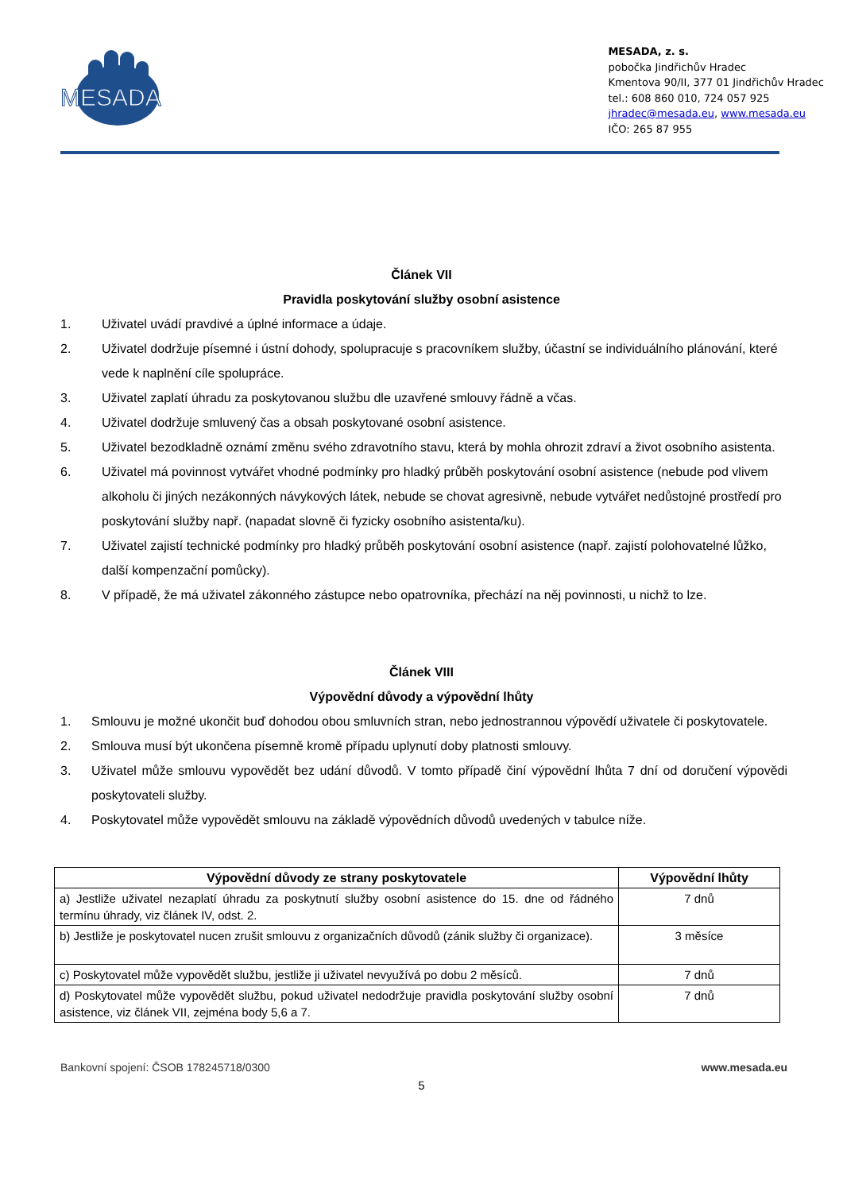MESADA
MESADA, z. s.
pobočka Jindřichův Hradec
Kmentova 90/II, 377 01 Jindřichův Hradec
tel.: 608 860 010, 724 057 925
jhradec@mesada.eu, www.mesada.eu
IČO: 265 87 955
Článek VII
Pravidla poskytování služby osobní asistence
1. Uživatel uvádí pravdivé a úplné informace a údaje.
2. Uživatel dodržuje písemné i ústní dohody, spolupracuje s pracovníkem služby, účastní se individuálního plánování, které vede k naplnění cíle spolupráce.
3. Uživatel zaplatí úhradu za poskytovanou službu dle uzavřené smlouvy řádně a včas.
4. Uživatel dodržuje smluvený čas a obsah poskytované osobní asistence.
5. Uživatel bezodkladně oznámí změnu svého zdravotního stavu, která by mohla ohrozit zdraví a život osobního asistenta.
6. Uživatel má povinnost vytvářet vhodné podmínky pro hladký průběh poskytování osobní asistence (nebude pod vlivem alkoholu či jiných nezákonných návykových látek, nebude se chovat agresivně, nebude vytvářet nedůstojné prostředí pro poskytování služby např. (napadat slovně či fyzicky osobního asistenta/ku).
7. Uživatel zajistí technické podmínky pro hladký průběh poskytování osobní asistence (např. zajistí polohovatelné lůžko, další kompenzační pomůcky).
8. V případě, že má uživatel zákonného zástupce nebo opatrovníka, přechází na něj povinnosti, u nichž to lze.
Článek VIII
Výpovědní důvody a výpovědní lhůty
1. Smlouvu je možné ukončit buď dohodou obou smluvních stran, nebo jednostrannou výpovědí uživatele či poskytovatele.
2. Smlouva musí být ukončena písemně kromě případu uplynutí doby platnosti smlouvy.
3. Uživatel může smlouvu vypovědět bez udání důvodů. V tomto případě činí výpovědní lhůta 7 dní od doručení výpovědi poskytovateli služby.
4. Poskytovatel může vypovědět smlouvu na základě výpovědních důvodů uvedených v tabulce níže.
| Výpovědní důvody ze strany poskytovatele | Výpovědní lhůty |
| --- | --- |
| a) Jestliže uživatel nezaplatí úhradu za poskytnutí služby osobní asistence do 15. dne od řádného termínu úhrady, viz článek IV, odst. 2. | 7 dnů |
| b) Jestliže je poskytovatel nucen zrušit smlouvu z organizačních důvodů (zánik služby či organizace). | 3 měsíce |
| c) Poskytovatel může vypovědět službu, jestliže ji uživatel nevyužívá po dobu 2 měsíců. | 7 dnů |
| d) Poskytovatel může vypovědět službu, pokud uživatel nedodržuje pravidla poskytování služby osobní asistence, viz článek VII, zejména body 5,6 a 7. | 7 dnů |
Bankovní spojení: ČSOB 178245718/0300 www.mesada.eu
5